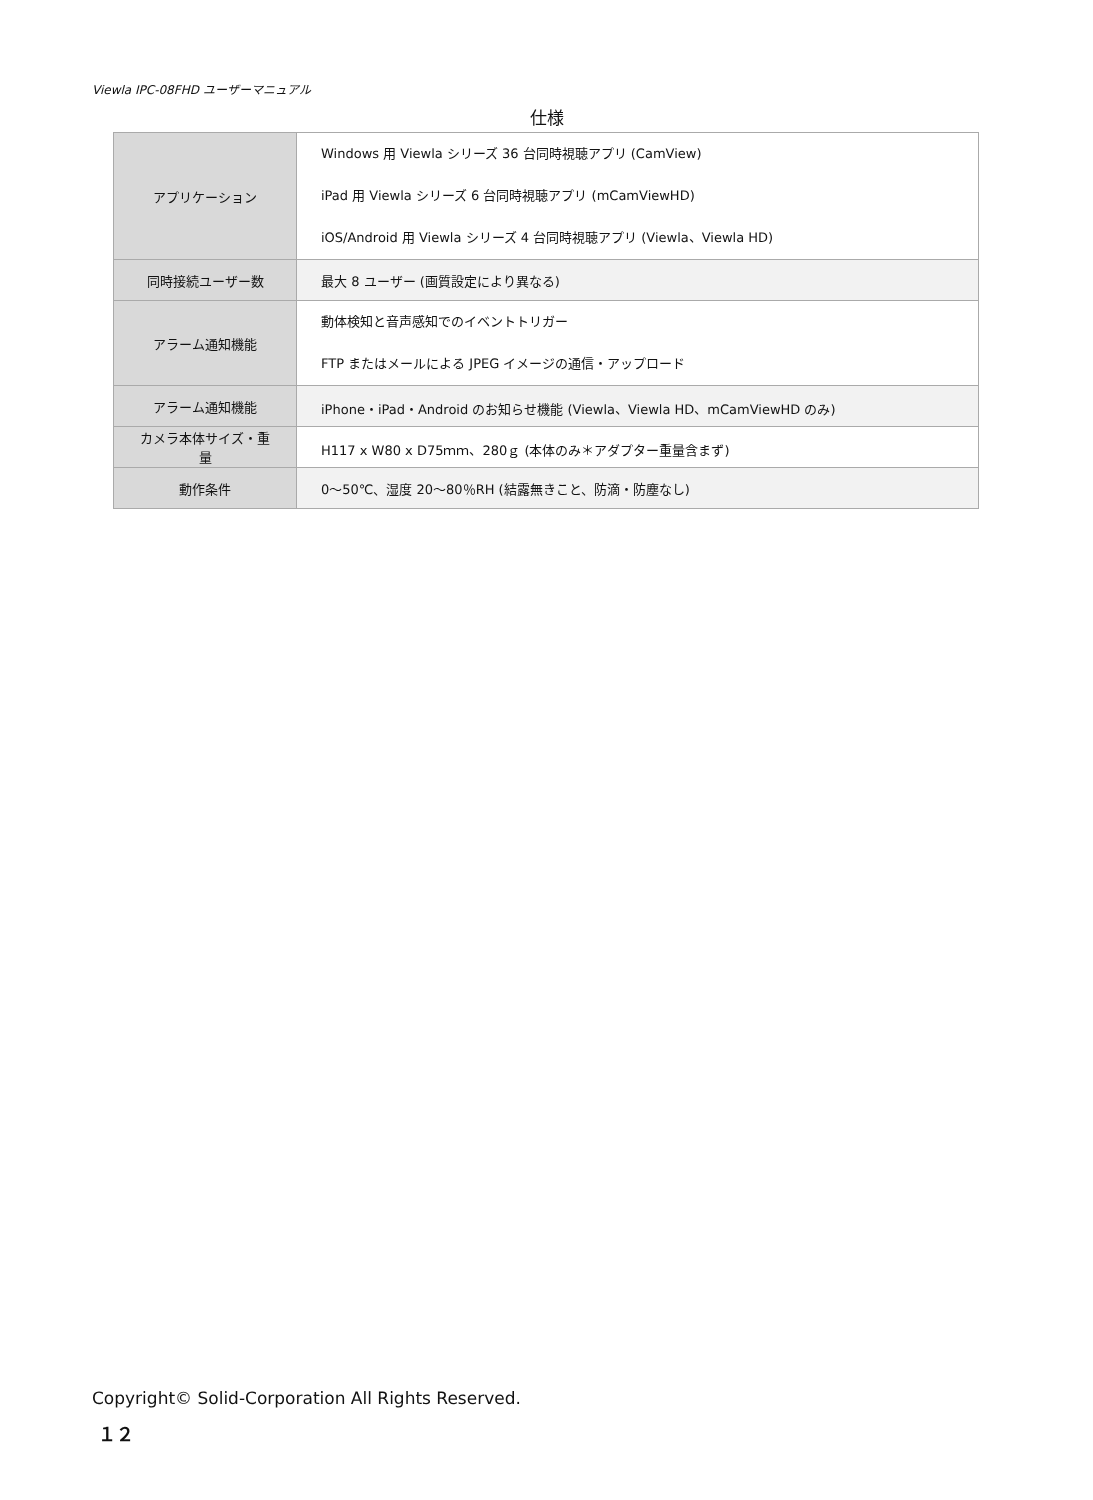Viewla IPC-08FHD ユーザーマニュアル
仕様
| アプリケーション | Windows 用 Viewla シリーズ 36 台同時視聴アプリ (CamView) iPad 用 Viewla シリーズ 6 台同時視聴アプリ (mCamViewHD) iOS/Android 用 Viewla シリーズ 4 台同時視聴アプリ (Viewla、Viewla HD) |
| 同時接続ユーザー数 | 最大 8 ユーザー (画質設定により異なる) |
| アラーム通知機能 | 動体検知と音声感知でのイベントトリガー FTP またはメールによる JPEG イメージの通信・アップロード |
| アラーム通知機能 | iPhone・iPad・Android のお知らせ機能 (Viewla、Viewla HD、mCamViewHD のみ) |
| カメラ本体サイズ・重量 | H117 x W80 x D75ｍｍ、280ｇ (本体のみ＊アダプター重量含まず) |
| 動作条件 | 0～50℃、湿度 20～80％RH (結露無きこと、防滴・防塵なし) |
Copyright© Solid-Corporation All Rights Reserved.
１２